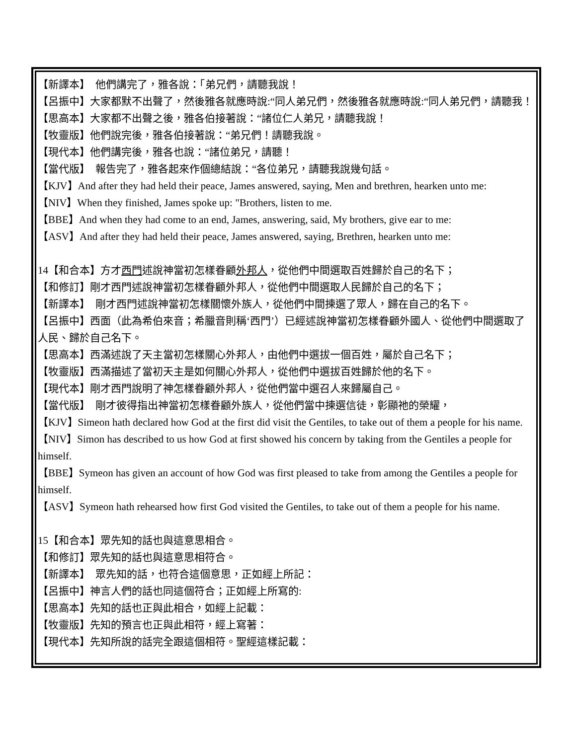【新譯本】　他們講完了，雅各說：「弟兄們，請聽我說！
【呂振中】大家都默不出聲了，然後雅各就應時說:“同人弟兄們，然後雅各就應時說:“同人弟兄們，請聽我！
【思高本】大家都不出聲之後，雅各伯接著說：“諸位仁人弟兄，請聽我說！
【牧靈版】他們說完後，雅各伯接著說：“弟兄們！請聽我說。
【現代本】他們講完後，雅各也說：“諸位弟兄，請聽！
【當代版】　報告完了，雅各起來作個總結說：“各位弟兄，請聽我說幾句話。
【KJV】And after they had held their peace, James answered, saying, Men and brethren, hearken unto me:
【NIV】When they finished, James spoke up: "Brothers, listen to me.
【BBE】And when they had come to an end, James, answering, said, My brothers, give ear to me:
【ASV】And after they had held their peace, James answered, saying, Brethren, hearken unto me:
14【和合本】方才西門述說神當初怎樣眷顧外邦人，從他們中間選取百姓歸於自己的名下；
【和修訂】剛才西門述說神當初怎樣眷顧外邦人，從他們中間選取人民歸於自己的名下；
【新譯本】　剛才西門述說神當初怎樣關懷外族人，從他們中間揀選了眾人，歸在自己的名下。
【呂振中】西面（此為希伯來音；希臘音則稱‘西門’）已經述說神當初怎樣眷顧外國人、從他們中間選取了人民、歸於自己名下。
【思高本】西滿述說了天主當初怎樣關心外邦人，由他們中選拔一個百姓，屬於自己名下；
【牧靈版】西滿描述了當初天主是如何關心外邦人，從他們中選拔百姓歸於他的名下。
【現代本】剛才西門說明了神怎樣眷顧外邦人，從他們當中選召人來歸屬自己。
【當代版】　剛才彼得指出神當初怎樣眷顧外族人，從他們當中揀選信徒，彰顯祂的榮耀，
【KJV】Simeon hath declared how God at the first did visit the Gentiles, to take out of them a people for his name.
【NIV】Simon has described to us how God at first showed his concern by taking from the Gentiles a people for himself.
【BBE】Symeon has given an account of how God was first pleased to take from among the Gentiles a people for himself.
【ASV】Symeon hath rehearsed how first God visited the Gentiles, to take out of them a people for his name.
15【和合本】眾先知的話也與這意思相合。
【和修訂】眾先知的話也與這意思相符合。
【新譯本】　眾先知的話，也符合這個意思，正如經上所記：
【呂振中】神言人們的話也同這個符合；正如經上所寫的:
【思高本】先知的話也正與此相合，如經上記載：
【牧靈版】先知的預言也正與此相符，經上寫著：
【現代本】先知所說的話完全跟這個相符。聖經這樣記載：